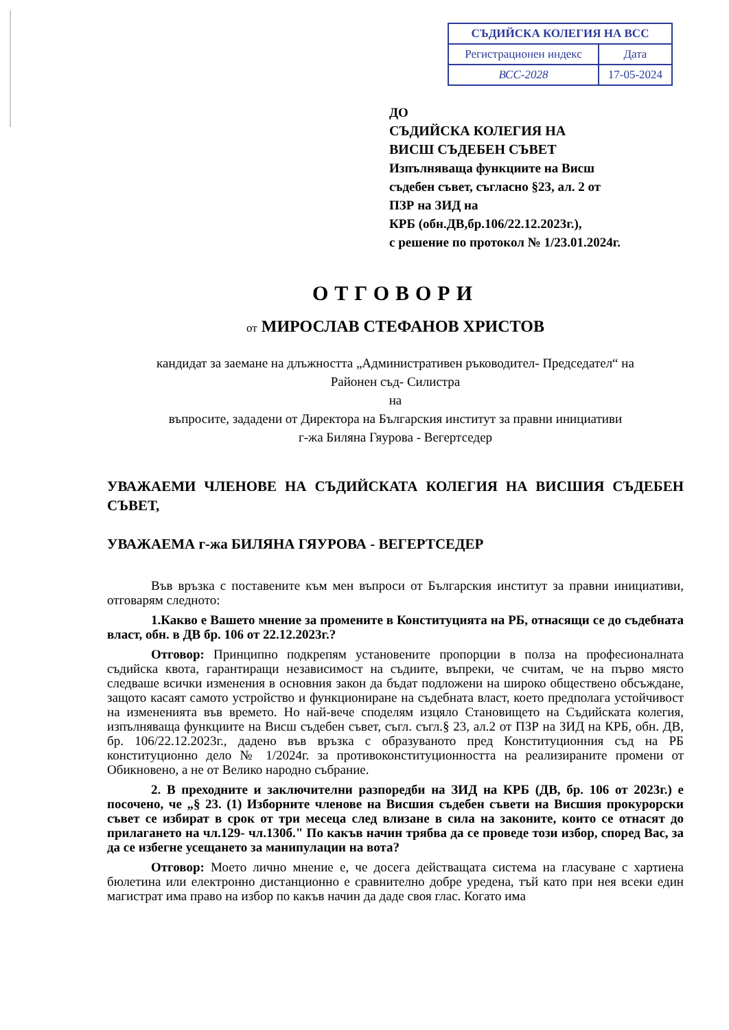| СЪДИЙСКА КОЛЕГИЯ НА ВСС | |
| Регистрационен индекс | Дата |
| ВСС-2028 | 17-05-2024 |
ДО
СЪДИЙСКА КОЛЕГИЯ НА
ВИСШ СЪДЕБЕН СЪВЕТ
Изпълняваща функциите на Висш
съдебен съвет, съгласно §23, ал. 2 от
ПЗР на ЗИД на
КРБ (обн.ДВ,бр.106/22.12.2023г.),
с решение по протокол № 1/23.01.2024г.
ОТГОВОРИ
от МИРОСЛАВ СТЕФАНОВ ХРИСТОВ
кандидат за заемане на длъжността „Административен ръководител- Председател“ на
Районен съд- Силистра
на
въпросите, зададени от Директора на Българския институт за правни инициативи
г-жа Биляна Гяурова - Вегертседер
УВАЖАЕМИ ЧЛЕНОВЕ НА СЪДИЙСКАТА КОЛЕГИЯ НА ВИСШИЯ СЪДЕБЕН СЪВЕТ,
УВАЖАЕМА г-жа БИЛЯНА ГЯУРОВА - ВЕГЕРТСЕДЕР
Във връзка с поставените към мен въпроси от Българския институт за правни инициативи, отговарям следното:
1.Какво е Вашето мнение за промените в Конституцията на РБ, отнасящи се до съдебната власт, обн. в ДВ бр. 106 от 22.12.2023г.?
Отговор: Принципно подкрепям установените пропорции в полза на професионалната съдийска квота, гарантиращи независимост на съдиите, въпреки, че считам, че на първо място следваше всички изменения в основния закон да бъдат подложени на широко обществено обсъждане, защото касаят самото устройство и функциониране на съдебната власт, което предполага устойчивост на измененията във времето. Но най-вече споделям изцяло Становището на Съдийската колегия, изпълняваща функциите на Висш съдебен съвет, съгл. съгл.§ 23, ал.2 от ПЗР на ЗИД на КРБ, обн. ДВ, бр. 106/22.12.2023г., дадено във връзка с образуваното пред Конституционния съд на РБ конституционно дело № 1/2024г. за противоконституционността на реализираните промени от Обикновено, а не от Велико народно събрание.
2. В преходните и заключителни разпоредби на ЗИД на КРБ (ДВ, бр. 106 от 2023г.) е посочено, че „§ 23. (1) Изборните членове на Висшия съдебен съвети на Висшия прокурорски съвет се избират в срок от три месеца след влизане в сила на законите, които се отнасят до прилагането на чл.129- чл.130б." По какъв начин трябва да се проведе този избор, според Вас, за да се избегне усещането за манипулации на вота?
Отговор: Моето лично мнение е, че досега действащата система на гласуване с хартиена бюлетина или електронно дистанционно е сравнително добре уредена, тъй като при нея всеки един магистрат има право на избор по какъв начин да даде своя глас. Когато има